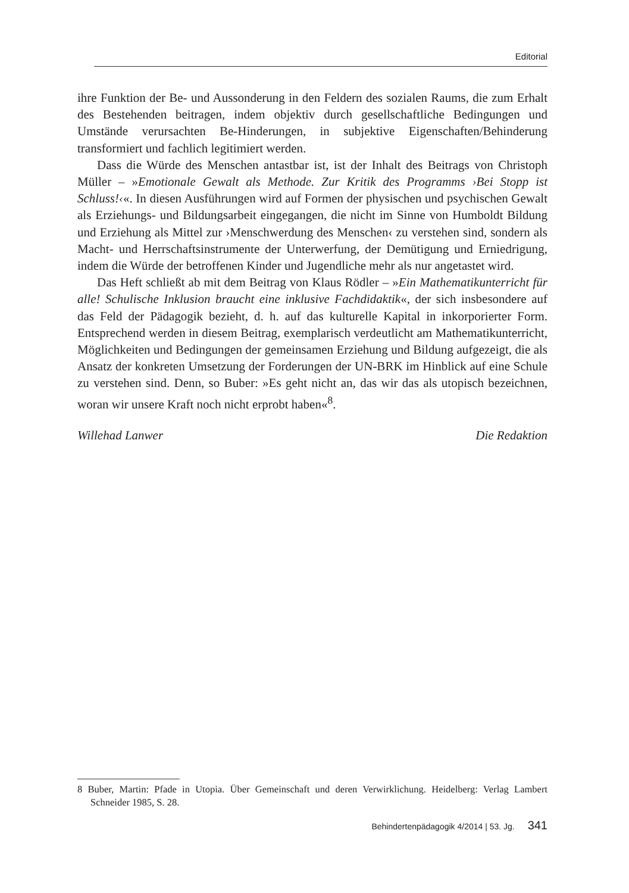Editorial
ihre Funktion der Be- und Aussonderung in den Feldern des sozialen Raums, die zum Erhalt des Bestehenden beitragen, indem objektiv durch gesellschaftliche Bedingungen und Umstände verursachten Be-Hinderungen, in subjektive Eigenschaften/Behinderung transformiert und fachlich legitimiert werden.
Dass die Würde des Menschen antastbar ist, ist der Inhalt des Beitrags von Christoph Müller – »Emotionale Gewalt als Methode. Zur Kritik des Programms ›Bei Stopp ist Schluss!‹«. In diesen Ausführungen wird auf Formen der physischen und psychischen Gewalt als Erziehungs- und Bildungsarbeit eingegangen, die nicht im Sinne von Humboldt Bildung und Erziehung als Mittel zur ›Menschwerdung des Menschen‹ zu verstehen sind, sondern als Macht- und Herrschaftsinstrumente der Unterwerfung, der Demütigung und Erniedrigung, indem die Würde der betroffenen Kinder und Jugendliche mehr als nur angetastet wird.
Das Heft schließt ab mit dem Beitrag von Klaus Rödler – »Ein Mathematikunterricht für alle! Schulische Inklusion braucht eine inklusive Fachdidaktik«, der sich insbesondere auf das Feld der Pädagogik bezieht, d. h. auf das kulturelle Kapital in inkorporierter Form. Entsprechend werden in diesem Beitrag, exemplarisch verdeutlicht am Mathematikunterricht, Möglichkeiten und Bedingungen der gemeinsamen Erziehung und Bildung aufgezeigt, die als Ansatz der konkreten Umsetzung der Forderungen der UN-BRK im Hinblick auf eine Schule zu verstehen sind. Denn, so Buber: »Es geht nicht an, das wir das als utopisch bezeichnen, woran wir unsere Kraft noch nicht erprobt haben«<sup>8</sup>.
Willehad Lanwer Die Redaktion
8 Buber, Martin: Pfade in Utopia. Über Gemeinschaft und deren Verwirklichung. Heidelberg: Verlag Lambert Schneider 1985, S. 28.
Behindertenpädagogik 4/2014 | 53. Jg. 341